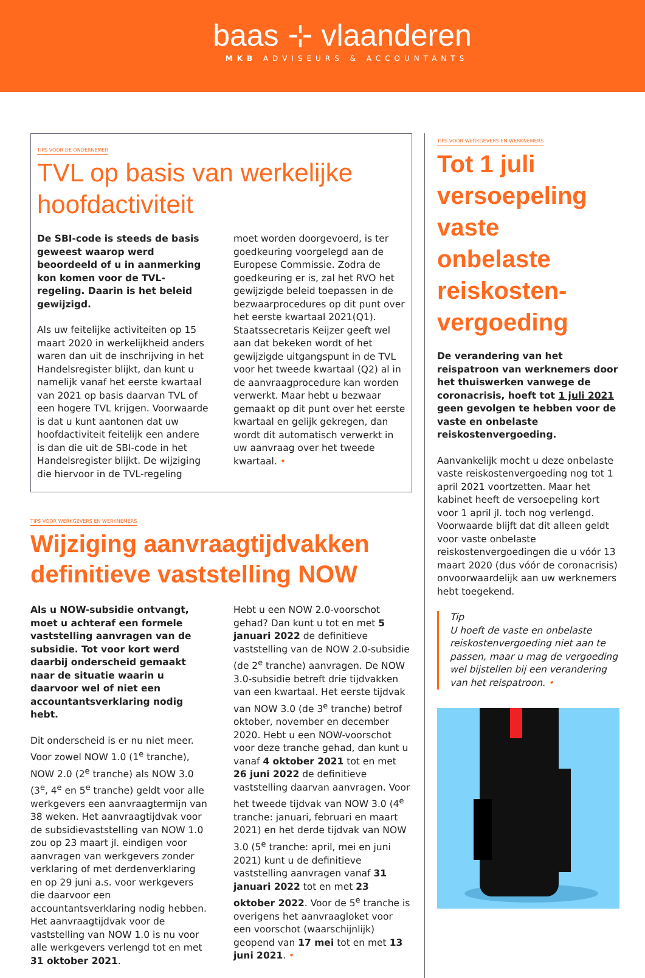baas ⊹ vlaanderen
MKB ADVISEURS & ACCOUNTANTS
TIPS VOOR DE ONDERNEMER
TVL op basis van werkelijke hoofdactiviteit
De SBI-code is steeds de basis geweest waarop werd beoordeeld of u in aanmerking kon komen voor de TVL-regeling. Daarin is het beleid gewijzigd.
Als uw feitelijke activiteiten op 15 maart 2020 in werkelijkheid anders waren dan uit de inschrijving in het Handelsregister blijkt, dan kunt u namelijk vanaf het eerste kwartaal van 2021 op basis daarvan TVL of een hogere TVL krijgen. Voorwaarde is dat u kunt aantonen dat uw hoofdactiviteit feitelijk een andere is dan die uit de SBI-code in het Handelsregister blijkt. De wijziging die hiervoor in de TVL-regeling moet worden doorgevoerd, is ter goedkeuring voorgelegd aan de Europese Commissie. Zodra de goedkeuring er is, zal het RVO het gewijzigde beleid toepassen in de bezwaarprocedures op dit punt over het eerste kwartaal 2021(Q1). Staatssecretaris Keijzer geeft wel aan dat bekeken wordt of het gewijzigde uitgangspunt in de TVL voor het tweede kwartaal (Q2) al in de aanvraagprocedure kan worden verwerkt. Maar hebt u bezwaar gemaakt op dit punt over het eerste kwartaal en gelijk gekregen, dan wordt dit automatisch verwerkt in uw aanvraag over het tweede kwartaal. •
TIPS VOOR WERKGEVERS EN WERKNEMERS
Wijziging aanvraagtijdvakken definitieve vaststelling NOW
Als u NOW-subsidie ontvangt, moet u achteraf een formele vaststelling aanvragen van de subsidie. Tot voor kort werd daarbij onderscheid gemaakt naar de situatie waarin u daarvoor wel of niet een accountantsverklaring nodig hebt.
Dit onderscheid is er nu niet meer. Voor zowel NOW 1.0 (1<sup>e</sup> tranche), NOW 2.0 (2<sup>e</sup> tranche) als NOW 3.0 (3<sup>e</sup>, 4<sup>e</sup> en 5<sup>e</sup> tranche) geldt voor alle werkgevers een aanvraagtermijn van 38 weken. Het aanvraagtijdvak voor de subsidievaststelling van NOW 1.0 zou op 23 maart jl. eindigen voor aanvragen van werkgevers zonder verklaring of met derdenverklaring en op 29 juni a.s. voor werkgevers die daarvoor een accountantsverklaring nodig hebben. Het aanvraagtijdvak voor de vaststelling van NOW 1.0 is nu voor alle werkgevers verlengd tot en met 31 oktober 2021.
Hebt u een NOW 2.0-voorschot gehad? Dan kunt u tot en met 5 januari 2022 de definitieve vaststelling van de NOW 2.0-subsidie (de 2<sup>e</sup> tranche) aanvragen. De NOW 3.0-subsidie betreft drie tijdvakken van een kwartaal. Het eerste tijdvak van NOW 3.0 (de 3<sup>e</sup> tranche) betrof oktober, november en december 2020. Hebt u een NOW-voorschot voor deze tranche gehad, dan kunt u vanaf 4 oktober 2021 tot en met 26 juni 2022 de definitieve vaststelling daarvan aanvragen. Voor het tweede tijdvak van NOW 3.0 (4<sup>e</sup> tranche: januari, februari en maart 2021) en het derde tijdvak van NOW 3.0 (5<sup>e</sup> tranche: april, mei en juni 2021) kunt u de definitieve vaststelling aanvragen vanaf 31 januari 2022 tot en met 23 oktober 2022. Voor de 5<sup>e</sup> tranche is overigens het aanvraagloket voor een voorschot (waarschijnlijk) geopend van 17 mei tot en met 13 juni 2021. •
TIPS VOOR WERKGEVERS EN WERKNEMERS
Tot 1 juli versoepeling vaste onbelaste reiskosten-vergoeding
De verandering van het reispatroon van werknemers door het thuiswerken vanwege de coronacrisis, hoeft tot 1 juli 2021 geen gevolgen te hebben voor de vaste en onbelaste reiskostenvergoeding.
Aanvankelijk mocht u deze onbelaste vaste reiskostenvergoeding nog tot 1 april 2021 voortzetten. Maar het kabinet heeft de versoepeling kort voor 1 april jl. toch nog verlengd. Voorwaarde blijft dat dit alleen geldt voor vaste onbelaste reiskostenvergoedingen die u vóór 13 maart 2020 (dus vóór de coronacrisis) onvoorwaardelijk aan uw werknemers hebt toegekend.
Tip
U hoeft de vaste en onbelaste reiskostenvergoeding niet aan te passen, maar u mag de vergoeding wel bijstellen bij een verandering van het reispatroon. •